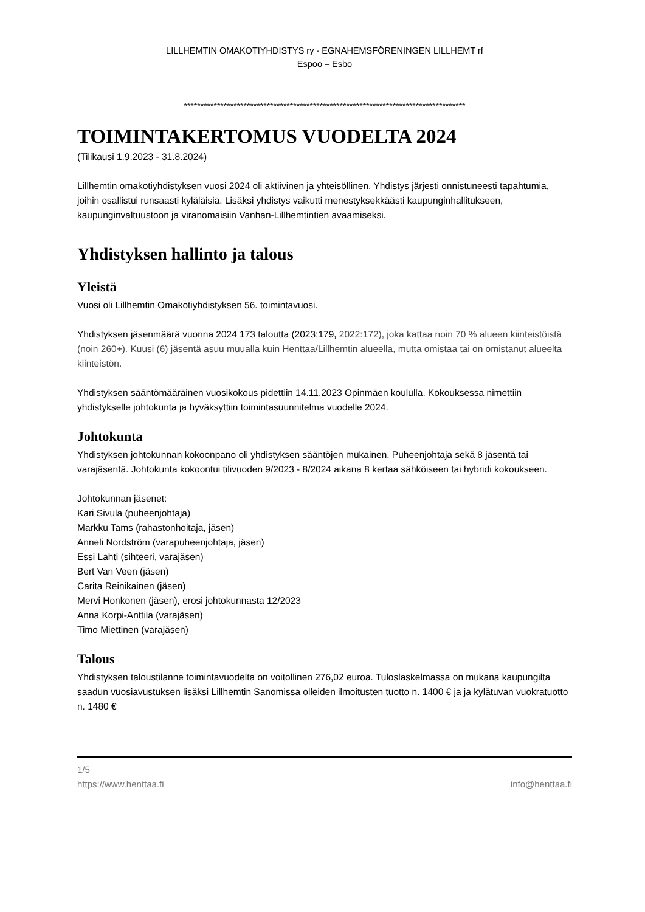LILLHEMTIN OMAKOTIYHDISTYS ry - EGNAHEMSFÖRENINGEN LILLHEMT rf
Espoo – Esbo
*************************************************************************************
TOIMINTAKERTOMUS VUODELTA 2024
(Tilikausi 1.9.2023 - 31.8.2024)
Lillhemtin omakotiyhdistyksen vuosi 2024 oli aktiivinen ja yhteisöllinen. Yhdistys järjesti onnistuneesti tapahtumia, joihin osallistui runsaasti kyläläisiä. Lisäksi yhdistys vaikutti menestyksekkäästi kaupunginhallitukseen, kaupunginvaltuustoon ja viranomaisiin Vanhan-Lillhemtintien avaamiseksi.
Yhdistyksen hallinto ja talous
Yleistä
Vuosi oli Lillhemtin Omakotiyhdistyksen 56. toimintavuosi.
Yhdistyksen jäsenmäärä vuonna 2024 173 taloutta (2023:179, 2022:172), joka kattaa noin 70 % alueen kiinteistöistä (noin 260+). Kuusi (6) jäsentä asuu muualla kuin Henttaa/Lillhemtin alueella, mutta omistaa tai on omistanut alueelta kiinteistön.
Yhdistyksen sääntömääräinen vuosikokous pidettiin 14.11.2023 Opinmäen koululla. Kokouksessa nimettiin yhdistykselle johtokunta ja hyväksyttiin toimintasuunnitelma vuodelle 2024.
Johtokunta
Yhdistyksen johtokunnan kokoonpano oli yhdistyksen sääntöjen mukainen. Puheenjohtaja sekä 8 jäsentä tai varajäsentä. Johtokunta kokoontui tilivuoden 9/2023 - 8/2024 aikana 8 kertaa sähköiseen tai hybridi kokoukseen.
Johtokunnan jäsenet:
Kari Sivula (puheenjohtaja)
Markku Tams (rahastonhoitaja, jäsen)
Anneli Nordström (varapuheenjohtaja, jäsen)
Essi Lahti (sihteeri, varajäsen)
Bert Van Veen (jäsen)
Carita Reinikainen (jäsen)
Mervi Honkonen (jäsen), erosi johtokunnasta 12/2023
Anna Korpi-Anttila (varajäsen)
Timo Miettinen (varajäsen)
Talous
Yhdistyksen taloustilanne toimintavuodelta on voitollinen 276,02 euroa. Tuloslaskelmassa on mukana kaupungilta saadun vuosiavustuksen lisäksi Lillhemtin Sanomissa olleiden ilmoitusten tuotto n. 1400 € ja ja kylätuvan vuokratuotto n. 1480 €
1/5
https://www.henttaa.fi info@henttaa.fi